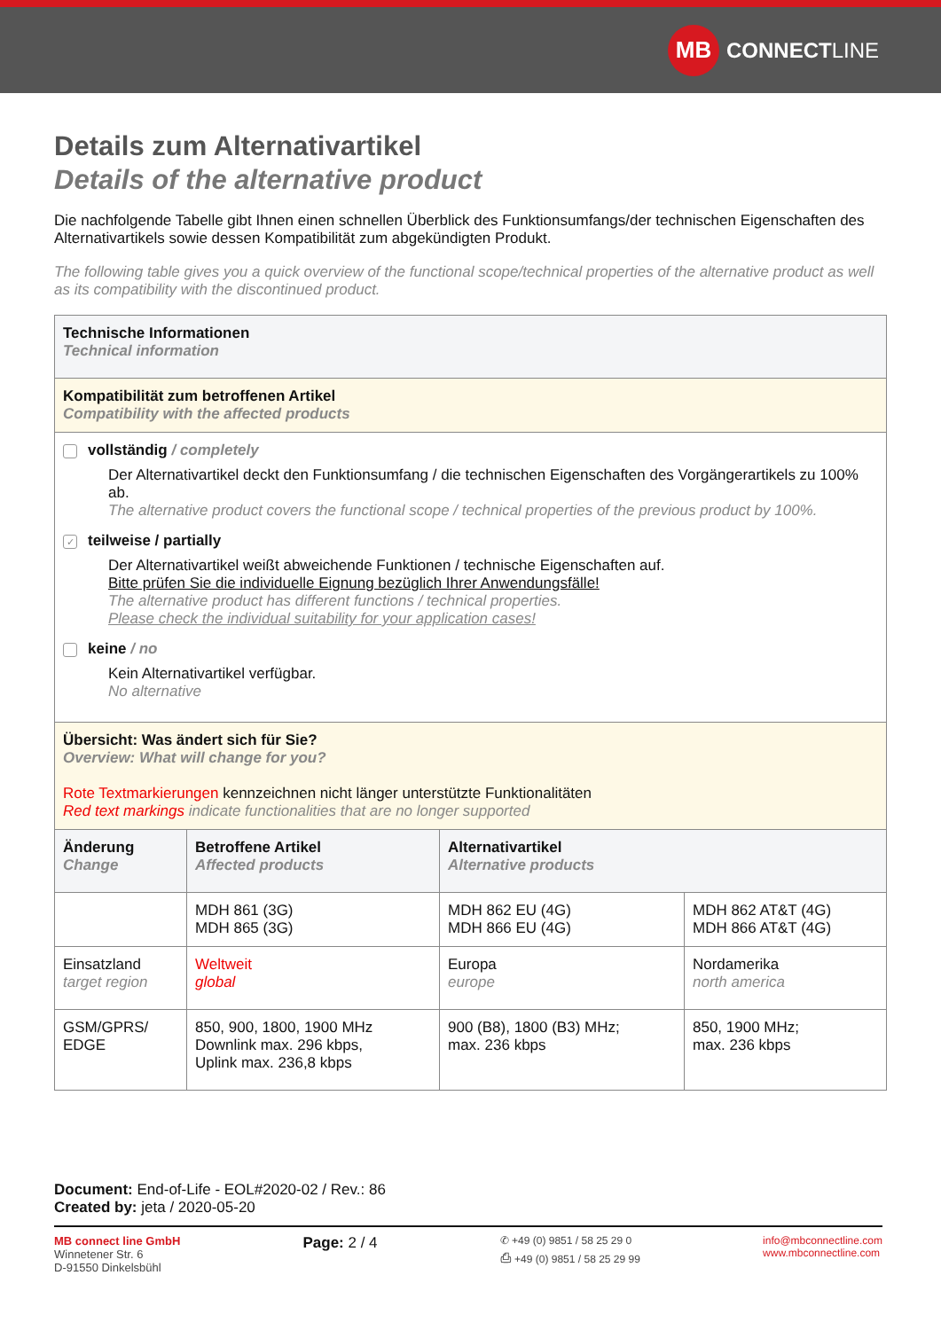MB
CONNECT LINE
Details zum Alternativartikel
Details of the alternative product
Die nachfolgende Tabelle gibt Ihnen einen schnellen Überblick des Funktionsumfangs/der technischen Eigenschaften des Alternativartikels sowie dessen Kompatibilität zum abgekündigten Produkt.
The following table gives you a quick overview of the functional scope/technical properties of the alternative product as well as its compatibility with the discontinued product.
| Technische Informationen Technical information | | | |
| Kompatibilität zum betroffenen Artikel Compatibility with the affected products | | | |
| vollständig / completely Der Alternativartikel deckt den Funktionsumfang / die technischen Eigenschaften des Vorgängerartikels zu 100% ab. The alternative product covers the functional scope / technical properties of the previous product by 100%. ✓ teilweise / partially Der Alternativartikel weißt abweichende Funktionen / technische Eigenschaften auf. Bitte prüfen Sie die individuelle Eignung bezüglich Ihrer Anwendungsfälle! The alternative product has different functions / technical properties. Please check the individual suitability for your application cases! keine / no Kein Alternativartikel verfügbar. No alternative | | | |
| Übersicht: Was ändert sich für Sie? Overview: What will change for you? Rote Textmarkierungen kennzeichnen nicht länger unterstützte Funktionalitäten Red text markings indicate functionalities that are no longer supported | | | |
| Änderung Change | Betroffene Artikel Affected products | Alternativartikel Alternative products | |
| | MDH 861 (3G) MDH 865 (3G) | MDH 862 EU (4G) MDH 866 EU (4G) | MDH 862 AT&T (4G) MDH 866 AT&T (4G) |
| Einsatzland target region | Weltweit global | Europa europe | Nordamerika north america |
| GSM/GPRS/ EDGE | 850, 900, 1800, 1900 MHz Downlink max. 296 kbps, Uplink max. 236,8 kbps | 900 (B8), 1800 (B3) MHz; max. 236 kbps | 850, 1900 MHz; max. 236 kbps |
Document: End-of-Life - EOL#2020-02 / Rev.: 86
Created by: jeta / 2020-05-20
MB connect line GmbH
Winnetener Str. 6
D-91550 Dinkelsbühl
Page: 2 / 4
✆ +49 (0) 9851 / 58 25 29 0
⎙ +49 (0) 9851 / 58 25 29 99
info@mbconnectline.com
www.mbconnectline.com